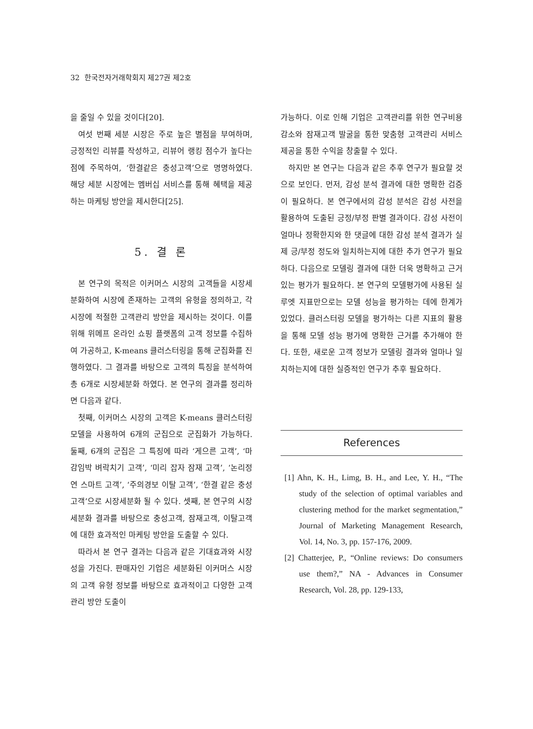32 한국전자거래학회지 제27권 제2호
을 줄일 수 있을 것이다[20].
여섯 번째 세분 시장은 주로 높은 별점을 부여하며, 긍정적인 리뷰를 작성하고, 리뷰어 랭킹 점수가 높다는 점에 주목하여, ‘한결같은 충성고객’으로 명명하였다. 해당 세분 시장에는 멤버십 서비스를 통해 혜택을 제공하는 마케팅 방안을 제시한다[25].
5. 결 론
본 연구의 목적은 이커머스 시장의 고객들을 시장세분화하여 시장에 존재하는 고객의 유형을 정의하고, 각 시장에 적절한 고객관리 방안을 제시하는 것이다. 이를 위해 위메프 온라인 쇼핑 플랫폼의 고객 정보를 수집하여 가공하고, K-means 클러스터링을 통해 군집화를 진행하였다. 그 결과를 바탕으로 고객의 특징을 분석하여 총 6개로 시장세분화 하였다. 본 연구의 결과를 정리하면 다음과 같다.
첫째, 이커머스 시장의 고객은 K-means 클러스터링 모델을 사용하여 6개의 군집으로 군집화가 가능하다. 둘째, 6개의 군집은 그 특징에 따라 ‘게으른 고객’, ‘마감임박 벼락치기 고객’, ‘미리 잡자 잠재 고객’, ‘논리정연 스마트 고객’, ‘주의경보 이탈 고객’, ‘한결 같은 충성 고객’으로 시장세분화 될 수 있다. 셋째, 본 연구의 시장세분화 결과를 바탕으로 충성고객, 잠재고객, 이탈고객에 대한 효과적인 마케팅 방안을 도출할 수 있다.
따라서 본 연구 결과는 다음과 같은 기대효과와 시장성을 가진다. 판매자인 기업은 세분화된 이커머스 시장의 고객 유형 정보를 바탕으로 효과적이고 다양한 고객관리 방안 도출이
가능하다. 이로 인해 기업은 고객관리를 위한 연구비용 감소와 잠재고객 발굴을 통한 맞춤형 고객관리 서비스 제공을 통한 수익을 창출할 수 있다.
하지만 본 연구는 다음과 같은 추후 연구가 필요할 것으로 보인다. 먼저, 감성 분석 결과에 대한 명확한 검증이 필요하다. 본 연구에서의 감성 분석은 감성 사전을 활용하여 도출된 긍정/부정 판별 결과이다. 감성 사전이 얼마나 정확한지와 한 댓글에 대한 감성 분석 결과가 실제 긍/부정 정도와 일치하는지에 대한 추가 연구가 필요하다. 다음으로 모델링 결과에 대한 더욱 명확하고 근거 있는 평가가 필요하다. 본 연구의 모델평가에 사용된 실루엣 지표만으로는 모델 성능을 평가하는 데에 한계가 있었다. 클러스터링 모델을 평가하는 다른 지표의 활용을 통해 모델 성능 평가에 명확한 근거를 추가해야 한다. 또한, 새로운 고객 정보가 모델링 결과와 얼마나 일치하는지에 대한 실증적인 연구가 추후 필요하다.
References
[1] Ahn, K. H., Limg, B. H., and Lee, Y. H., “The study of the selection of optimal variables and clustering method for the market segmentation,” Journal of Marketing Management Research, Vol. 14, No. 3, pp. 157-176, 2009.
[2] Chatterjee, P., “Online reviews: Do consumers use them?,” NA - Advances in Consumer Research, Vol. 28, pp. 129-133,